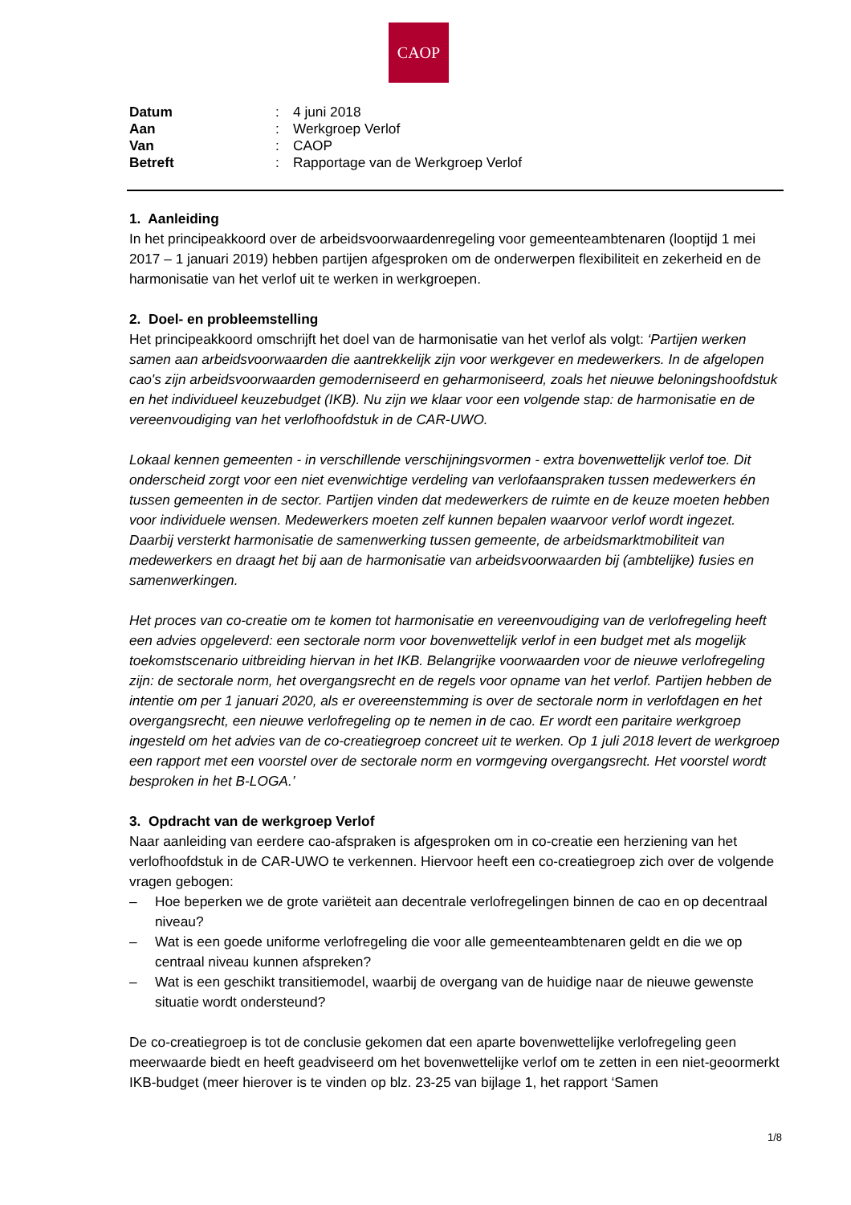CAOP
| Datum | : | 4 juni 2018 |
| Aan | : | Werkgroep Verlof |
| Van | : | CAOP |
| Betreft | : | Rapportage van de Werkgroep Verlof |
1. Aanleiding
In het principeakkoord over de arbeidsvoorwaardenregeling voor gemeenteambtenaren (looptijd 1 mei 2017 – 1 januari 2019) hebben partijen afgesproken om de onderwerpen flexibiliteit en zekerheid en de harmonisatie van het verlof uit te werken in werkgroepen.
2. Doel- en probleemstelling
Het principeakkoord omschrijft het doel van de harmonisatie van het verlof als volgt: ‘Partijen werken samen aan arbeidsvoorwaarden die aantrekkelijk zijn voor werkgever en medewerkers. In de afgelopen cao's zijn arbeidsvoorwaarden gemoderniseerd en geharmoniseerd, zoals het nieuwe beloningshoofdstuk en het individueel keuzebudget (IKB). Nu zijn we klaar voor een volgende stap: de harmonisatie en de vereenvoudiging van het verlofhoofdstuk in de CAR-UWO.
Lokaal kennen gemeenten - in verschillende verschijningsvormen - extra bovenwettelijk verlof toe. Dit onderscheid zorgt voor een niet evenwichtige verdeling van verlofaanspraken tussen medewerkers én tussen gemeenten in de sector. Partijen vinden dat medewerkers de ruimte en de keuze moeten hebben voor individuele wensen. Medewerkers moeten zelf kunnen bepalen waarvoor verlof wordt ingezet. Daarbij versterkt harmonisatie de samenwerking tussen gemeente, de arbeidsmarktmobiliteit van medewerkers en draagt het bij aan de harmonisatie van arbeidsvoorwaarden bij (ambtelijke) fusies en samenwerkingen.
Het proces van co-creatie om te komen tot harmonisatie en vereenvoudiging van de verlofregeling heeft een advies opgeleverd: een sectorale norm voor bovenwettelijk verlof in een budget met als mogelijk toekomstscenario uitbreiding hiervan in het IKB. Belangrijke voorwaarden voor de nieuwe verlofregeling zijn: de sectorale norm, het overgangsrecht en de regels voor opname van het verlof. Partijen hebben de intentie om per 1 januari 2020, als er overeenstemming is over de sectorale norm in verlofdagen en het overgangsrecht, een nieuwe verlofregeling op te nemen in de cao. Er wordt een paritaire werkgroep ingesteld om het advies van de co-creatiegroep concreet uit te werken. Op 1 juli 2018 levert de werkgroep een rapport met een voorstel over de sectorale norm en vormgeving overgangsrecht. Het voorstel wordt besproken in het B-LOGA.’
3. Opdracht van de werkgroep Verlof
Naar aanleiding van eerdere cao-afspraken is afgesproken om in co-creatie een herziening van het verlofhoofdstuk in de CAR-UWO te verkennen. Hiervoor heeft een co-creatiegroep zich over de volgende vragen gebogen:
– Hoe beperken we de grote variëteit aan decentrale verlofregelingen binnen de cao en op decentraal niveau?
– Wat is een goede uniforme verlofregeling die voor alle gemeenteambtenaren geldt en die we op centraal niveau kunnen afspreken?
– Wat is een geschikt transitiemodel, waarbij de overgang van de huidige naar de nieuwe gewenste situatie wordt ondersteund?
De co-creatiegroep is tot de conclusie gekomen dat een aparte bovenwettelijke verlofregeling geen meerwaarde biedt en heeft geadviseerd om het bovenwettelijke verlof om te zetten in een niet-geoormerkt IKB-budget (meer hierover is te vinden op blz. 23-25 van bijlage 1, het rapport ‘Samen
1/8